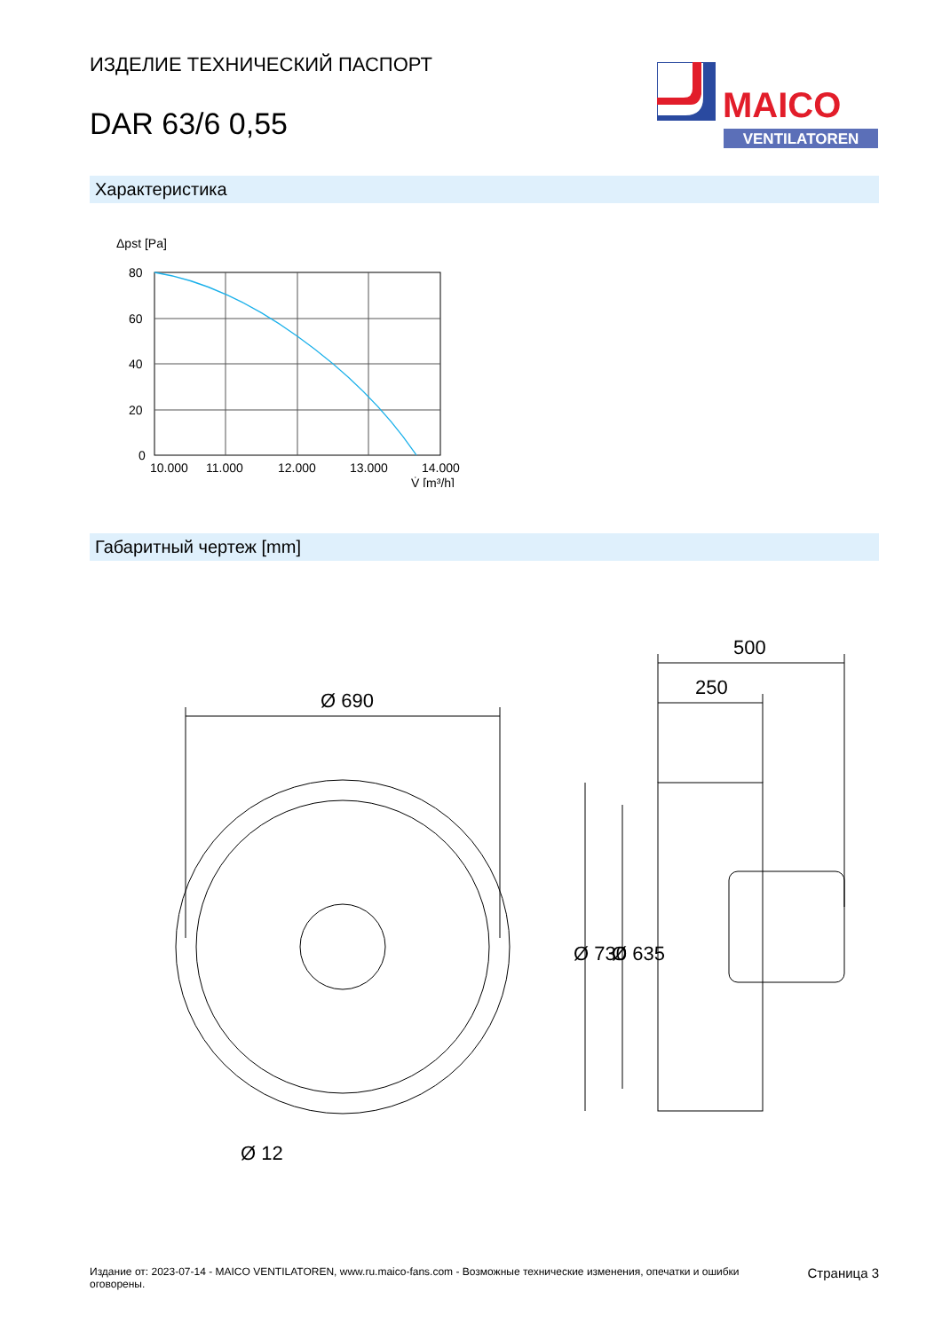ИЗДЕЛИЕ ТЕХНИЧЕСКИЙ ПАСПОРТ
DAR 63/6 0,55
MAICO
VENTILATOREN
Характеристика
Δpst [Pa]
80
60
40
20
0
10.000
11.000
12.000
13.000
14.000
V̇ [m³/h]
Габаритный чертеж [mm]
Ø 690
500
250
Ø 12
Ø 730
Ø 635
Издание от: 2023-07-14 - MAICO VENTILATOREN, www.ru.maico-fans.com - Возможные технические изменения, опечатки и ошибки
оговорены.
Страница 3